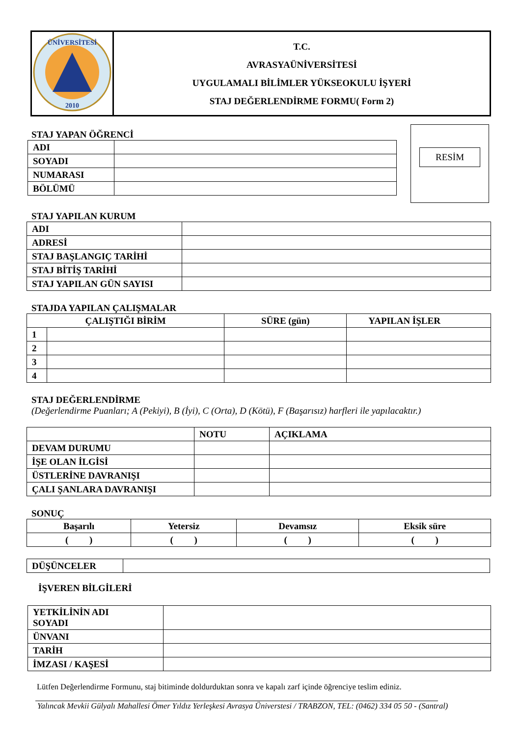| ÜNİVERSİTESİ 2010 | T.C. AVRASYAÜNİVERSİTESİ UYGULAMALI BİLİMLER YÜKSEOKULU İŞYERİ STAJ DEĞERLENDİRME FORMU( Form 2) |
STAJ YAPAN ÖĞRENCİ
| ADI | |
| SOYADI | |
| NUMARASI | |
| BÖLÜMÜ | |
RESİM
STAJ YAPILAN KURUM
| ADI | |
| ADRESİ | |
| STAJ BAŞLANGIÇ TARİHİ | |
| STAJ BİTİŞ TARİHİ | |
| STAJ YAPILAN GÜN SAYISI | |
STAJDA YAPILAN ÇALIŞMALAR
| ÇALIŞTIĞI BİRİM | | SÜRE (gün) | YAPILAN İŞLER |
| 1 | | | |
| 2 | | | |
| 3 | | | |
| 4 | | | |
STAJ DEĞERLENDİRME
(Değerlendirme Puanları; A (Pekiyi), B (İyi), C (Orta), D (Kötü), F (Başarısız) harfleri ile yapılacaktır.)
| | NOTU | AÇIKLAMA |
| DEVAM DURUMU | | |
| İŞE OLAN İLGİSİ | | |
| ÜSTLERİNE DAVRANIŞI | | |
| ÇALI ŞANLARA DAVRANIŞI | | |
SONUÇ
| Başarılı | Yetersiz | Devamsız | Eksik süre |
| ( ) | ( ) | ( ) | ( ) |
| DÜŞÜNCELER | |
İŞVEREN BİLGİLERİ
| YETKİLİNİN ADI SOYADI | |
| ÜNVANI | |
| TARİH | |
| İMZASI / KAŞESİ | |
Lütfen Değerlendirme Formunu, staj bitiminde doldurduktan sonra ve kapalı zarf içinde öğrenciye teslim ediniz.
Yalıncak Mevkii Gülyalı Mahallesi Ömer Yıldız Yerleşkesi Avrasya Üniverstesi / TRABZON, TEL: (0462) 334 05 50 - (Santral)